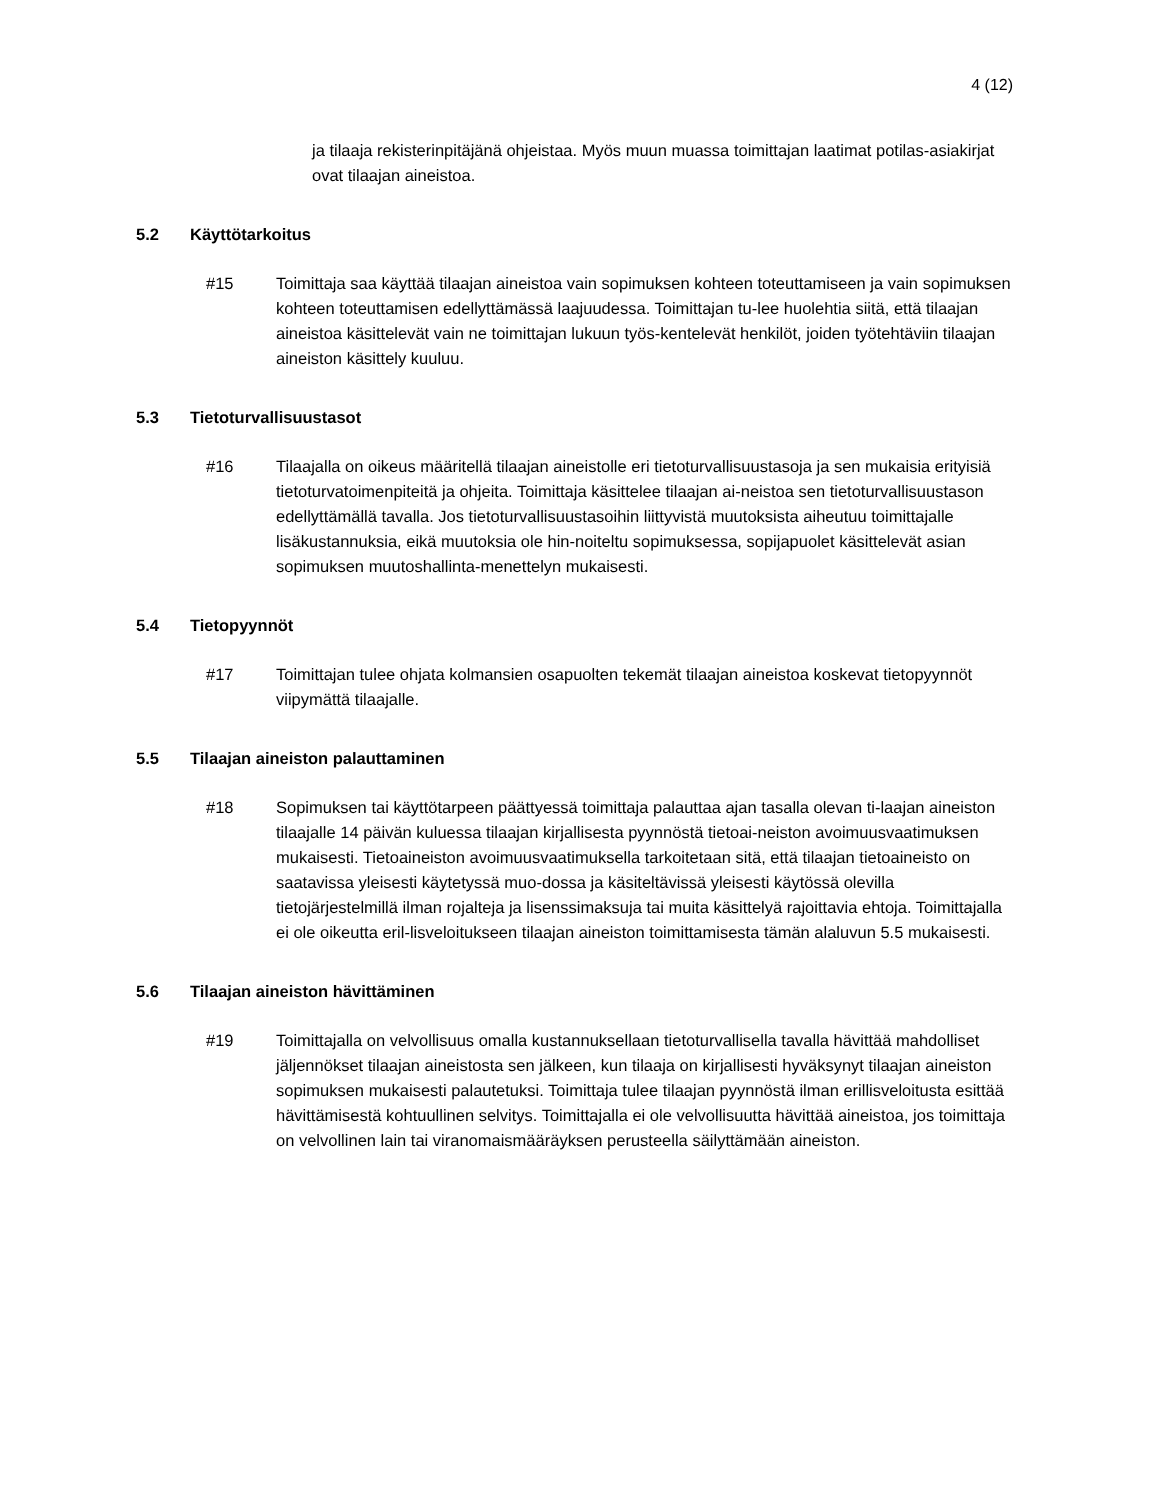4 (12)
ja tilaaja rekisterinpitäjänä ohjeistaa. Myös muun muassa toimittajan laatimat potilas-asiakirjat ovat tilaajan aineistoa.
5.2 Käyttötarkoitus
#15 Toimittaja saa käyttää tilaajan aineistoa vain sopimuksen kohteen toteuttamiseen ja vain sopimuksen kohteen toteuttamisen edellyttämässä laajuudessa. Toimittajan tu-lee huolehtia siitä, että tilaajan aineistoa käsittelevät vain ne toimittajan lukuun työs-kentelevät henkilöt, joiden työtehtäviin tilaajan aineiston käsittely kuuluu.
5.3 Tietoturvallisuustasot
#16 Tilaajalla on oikeus määritellä tilaajan aineistolle eri tietoturvallisuustasoja ja sen mukaisia erityisiä tietoturvatoimenpiteitä ja ohjeita. Toimittaja käsittelee tilaajan ai-neistoa sen tietoturvallisuustason edellyttämällä tavalla. Jos tietoturvallisuustasoihin liittyvistä muutoksista aiheutuu toimittajalle lisäkustannuksia, eikä muutoksia ole hin-noiteltu sopimuksessa, sopijapuolet käsittelevät asian sopimuksen muutoshallinta-menettelyn mukaisesti.
5.4 Tietopyynnöt
#17 Toimittajan tulee ohjata kolmansien osapuolten tekemät tilaajan aineistoa koskevat tietopyynnöt viipymättä tilaajalle.
5.5 Tilaajan aineiston palauttaminen
#18 Sopimuksen tai käyttötarpeen päättyessä toimittaja palauttaa ajan tasalla olevan ti-laajan aineiston tilaajalle 14 päivän kuluessa tilaajan kirjallisesta pyynnöstä tietoai-neiston avoimuusvaatimuksen mukaisesti. Tietoaineiston avoimuusvaatimuksella tarkoitetaan sitä, että tilaajan tietoaineisto on saatavissa yleisesti käytetyssä muo-dossa ja käsiteltävissä yleisesti käytössä olevilla tietojärjestelmillä ilman rojalteja ja lisenssimaksuja tai muita käsittelyä rajoittavia ehtoja. Toimittajalla ei ole oikeutta eril-lisveloitukseen tilaajan aineiston toimittamisesta tämän alaluvun 5.5 mukaisesti.
5.6 Tilaajan aineiston hävittäminen
#19 Toimittajalla on velvollisuus omalla kustannuksellaan tietoturvallisella tavalla hävittää mahdolliset jäljennökset tilaajan aineistosta sen jälkeen, kun tilaaja on kirjallisesti hyväksynyt tilaajan aineiston sopimuksen mukaisesti palautetuksi. Toimittaja tulee tilaajan pyynnöstä ilman erillisveloitusta esittää hävittämisestä kohtuullinen selvitys. Toimittajalla ei ole velvollisuutta hävittää aineistoa, jos toimittaja on velvollinen lain tai viranomaismääräyksen perusteella säilyttämään aineiston.